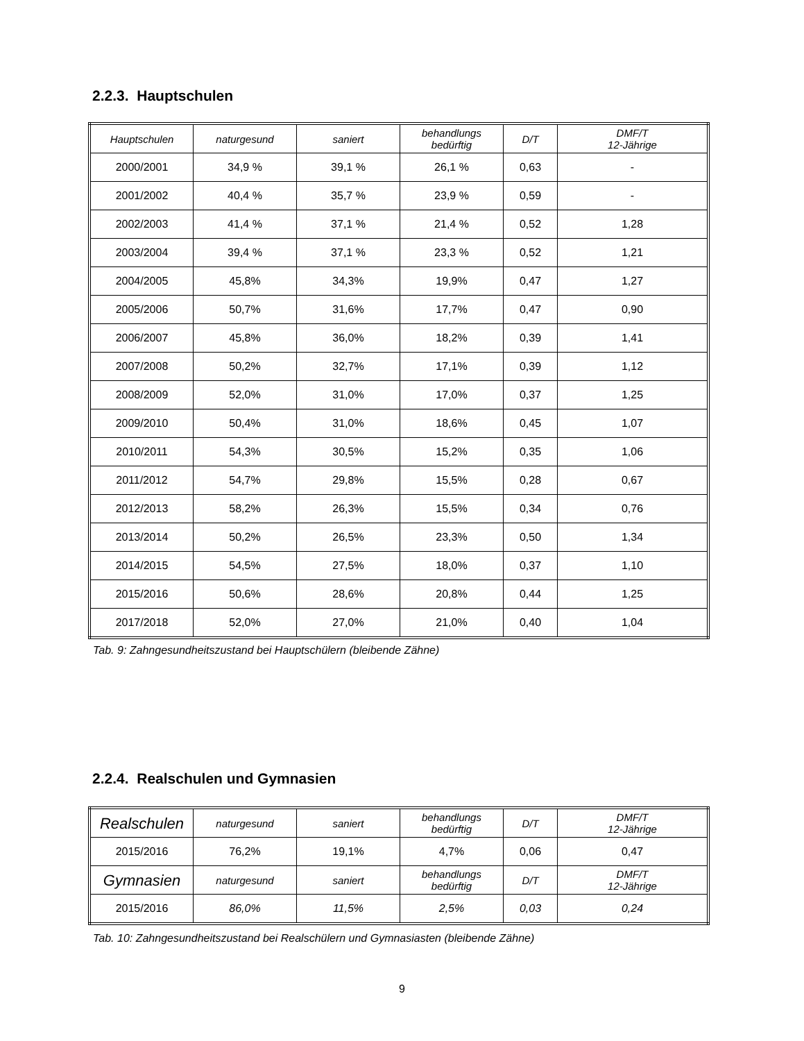2.2.3. Hauptschulen
| Hauptschulen | naturgesund | saniert | behandlungs bedürftig | D/T | DMF/T 12-Jährige |
| --- | --- | --- | --- | --- | --- |
| 2000/2001 | 34,9 % | 39,1 % | 26,1 % | 0,63 | - |
| 2001/2002 | 40,4 % | 35,7 % | 23,9 % | 0,59 | - |
| 2002/2003 | 41,4 % | 37,1 % | 21,4 % | 0,52 | 1,28 |
| 2003/2004 | 39,4 % | 37,1 % | 23,3 % | 0,52 | 1,21 |
| 2004/2005 | 45,8% | 34,3% | 19,9% | 0,47 | 1,27 |
| 2005/2006 | 50,7% | 31,6% | 17,7% | 0,47 | 0,90 |
| 2006/2007 | 45,8% | 36,0% | 18,2% | 0,39 | 1,41 |
| 2007/2008 | 50,2% | 32,7% | 17,1% | 0,39 | 1,12 |
| 2008/2009 | 52,0% | 31,0% | 17,0% | 0,37 | 1,25 |
| 2009/2010 | 50,4% | 31,0% | 18,6% | 0,45 | 1,07 |
| 2010/2011 | 54,3% | 30,5% | 15,2% | 0,35 | 1,06 |
| 2011/2012 | 54,7% | 29,8% | 15,5% | 0,28 | 0,67 |
| 2012/2013 | 58,2% | 26,3% | 15,5% | 0,34 | 0,76 |
| 2013/2014 | 50,2% | 26,5% | 23,3% | 0,50 | 1,34 |
| 2014/2015 | 54,5% | 27,5% | 18,0% | 0,37 | 1,10 |
| 2015/2016 | 50,6% | 28,6% | 20,8% | 0,44 | 1,25 |
| 2017/2018 | 52,0% | 27,0% | 21,0% | 0,40 | 1,04 |
Tab. 9: Zahngesundheitszustand bei Hauptschülern (bleibende Zähne)
2.2.4. Realschulen und Gymnasien
| Realschulen | naturgesund | saniert | behandlungs bedürftig | D/T | DMF/T 12-Jährige |
| --- | --- | --- | --- | --- | --- |
| 2015/2016 | 76,2% | 19,1% | 4,7% | 0,06 | 0,47 |
| Gymnasien | naturgesund | saniert | behandlungs bedürftig | D/T | DMF/T 12-Jährige |
| 2015/2016 | 86,0% | 11,5% | 2,5% | 0,03 | 0,24 |
Tab. 10: Zahngesundheitszustand bei Realschülern und Gymnasiasten (bleibende Zähne)
9